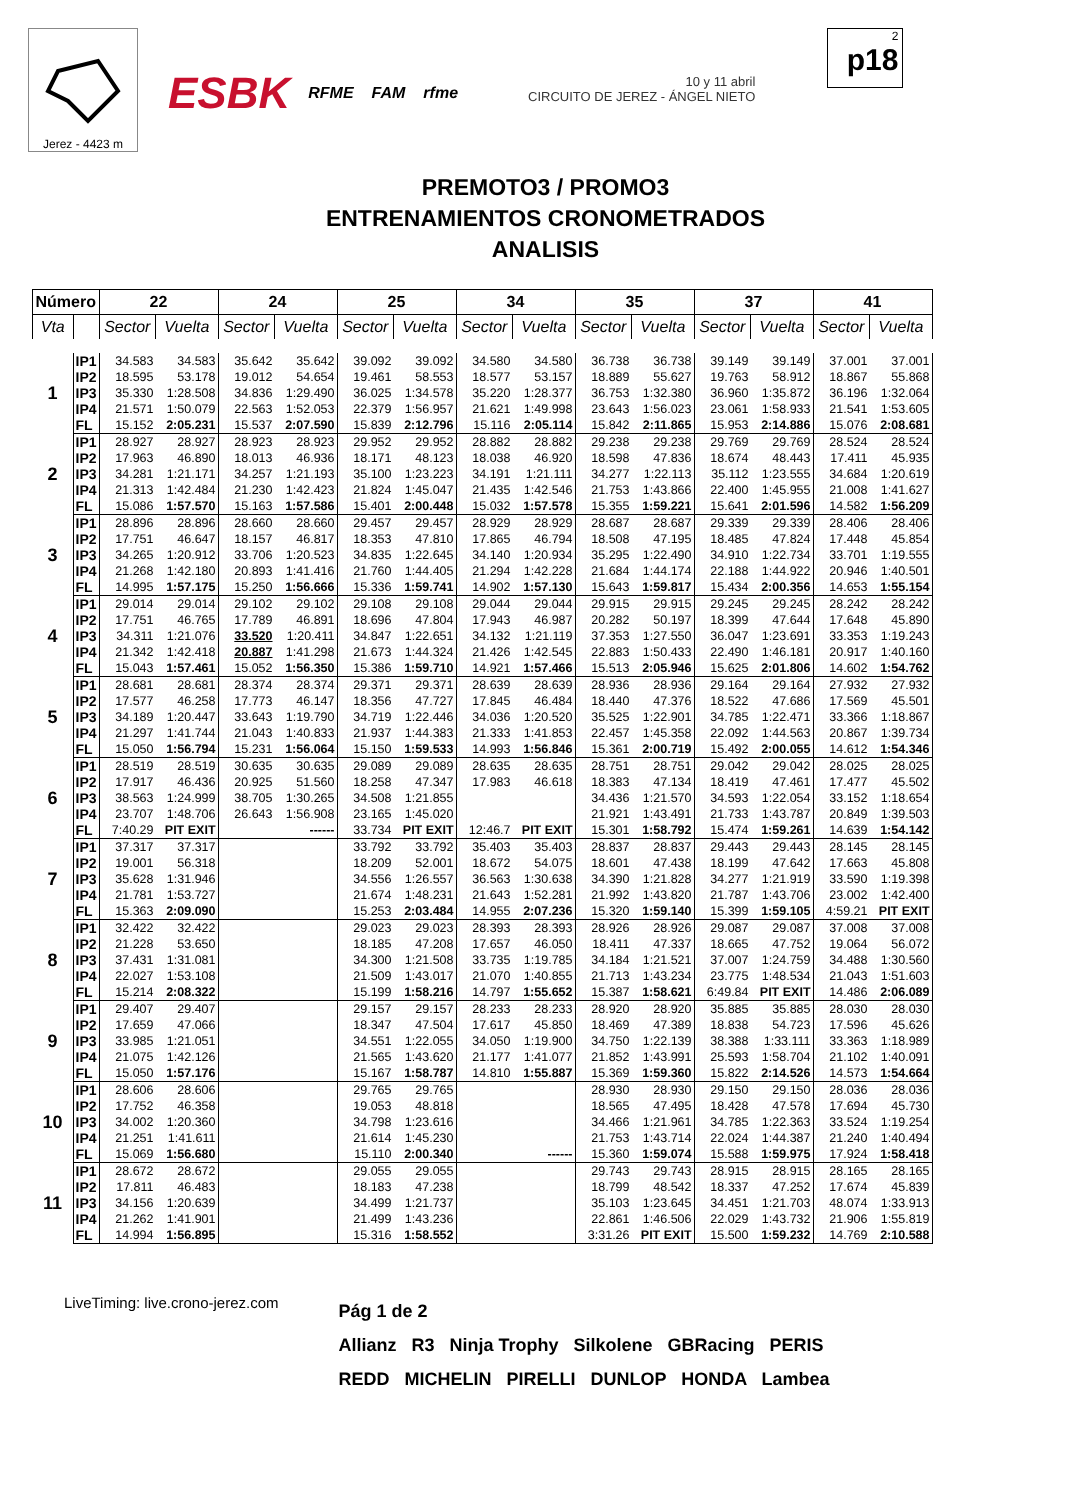Jerez - 4423 m
ESBK RFME FAM rfme
10 y 11 abril
CIRCUITO DE JEREZ - ÁNGEL NIETO
2
p18
PREMOTO3 / PROMO3
ENTRENAMIENTOS CRONOMETRADOS
ANALISIS
| Número | | 22 | | 24 | | 25 | | 34 | | 35 | | 37 | | 41 | |
| --- | --- | --- | --- | --- | --- | --- | --- | --- | --- | --- | --- | --- | --- | --- | --- |
| Vta | | Sector | Vuelta | Sector | Vuelta | Sector | Vuelta | Sector | Vuelta | Sector | Vuelta | Sector | Vuelta | Sector | Vuelta |
| 1 | IP1 | 34.583 | 34.583 | 35.642 | 35.642 | 39.092 | 39.092 | 34.580 | 34.580 | 36.738 | 36.738 | 39.149 | 39.149 | 37.001 | 37.001 |
| | IP2 | 18.595 | 53.178 | 19.012 | 54.654 | 19.461 | 58.553 | 18.577 | 53.157 | 18.889 | 55.627 | 19.763 | 58.912 | 18.867 | 55.868 |
| | IP3 | 35.330 | 1:28.508 | 34.836 | 1:29.490 | 36.025 | 1:34.578 | 35.220 | 1:28.377 | 36.753 | 1:32.380 | 36.960 | 1:35.872 | 36.196 | 1:32.064 |
| | IP4 | 21.571 | 1:50.079 | 22.563 | 1:52.053 | 22.379 | 1:56.957 | 21.621 | 1:49.998 | 23.643 | 1:56.023 | 23.061 | 1:58.933 | 21.541 | 1:53.605 |
| | FL | 15.152 | 2:05.231 | 15.537 | 2:07.590 | 15.839 | 2:12.796 | 15.116 | 2:05.114 | 15.842 | 2:11.865 | 15.953 | 2:14.886 | 15.076 | 2:08.681 |
| 2 | IP1 | 28.927 | 28.927 | 28.923 | 28.923 | 29.952 | 29.952 | 28.882 | 28.882 | 29.238 | 29.238 | 29.769 | 29.769 | 28.524 | 28.524 |
| | IP2 | 17.963 | 46.890 | 18.013 | 46.936 | 18.171 | 48.123 | 18.038 | 46.920 | 18.598 | 47.836 | 18.674 | 48.443 | 17.411 | 45.935 |
| | IP3 | 34.281 | 1:21.171 | 34.257 | 1:21.193 | 35.100 | 1:23.223 | 34.191 | 1:21.111 | 34.277 | 1:22.113 | 35.112 | 1:23.555 | 34.684 | 1:20.619 |
| | IP4 | 21.313 | 1:42.484 | 21.230 | 1:42.423 | 21.824 | 1:45.047 | 21.435 | 1:42.546 | 21.753 | 1:43.866 | 22.400 | 1:45.955 | 21.008 | 1:41.627 |
| | FL | 15.086 | 1:57.570 | 15.163 | 1:57.586 | 15.401 | 2:00.448 | 15.032 | 1:57.578 | 15.355 | 1:59.221 | 15.641 | 2:01.596 | 14.582 | 1:56.209 |
| 3 | IP1 | 28.896 | 28.896 | 28.660 | 28.660 | 29.457 | 29.457 | 28.929 | 28.929 | 28.687 | 28.687 | 29.339 | 29.339 | 28.406 | 28.406 |
| | IP2 | 17.751 | 46.647 | 18.157 | 46.817 | 18.353 | 47.810 | 17.865 | 46.794 | 18.508 | 47.195 | 18.485 | 47.824 | 17.448 | 45.854 |
| | IP3 | 34.265 | 1:20.912 | 33.706 | 1:20.523 | 34.835 | 1:22.645 | 34.140 | 1:20.934 | 35.295 | 1:22.490 | 34.910 | 1:22.734 | 33.701 | 1:19.555 |
| | IP4 | 21.268 | 1:42.180 | 20.893 | 1:41.416 | 21.760 | 1:44.405 | 21.294 | 1:42.228 | 21.684 | 1:44.174 | 22.188 | 1:44.922 | 20.946 | 1:40.501 |
| | FL | 14.995 | 1:57.175 | 15.250 | 1:56.666 | 15.336 | 1:59.741 | 14.902 | 1:57.130 | 15.643 | 1:59.817 | 15.434 | 2:00.356 | 14.653 | 1:55.154 |
| 4 | IP1 | 29.014 | 29.014 | 29.102 | 29.102 | 29.108 | 29.108 | 29.044 | 29.044 | 29.915 | 29.915 | 29.245 | 29.245 | 28.242 | 28.242 |
| | IP2 | 17.751 | 46.765 | 17.789 | 46.891 | 18.696 | 47.804 | 17.943 | 46.987 | 20.282 | 50.197 | 18.399 | 47.644 | 17.648 | 45.890 |
| | IP3 | 34.311 | 1:21.076 | 33.520 | 1:20.411 | 34.847 | 1:22.651 | 34.132 | 1:21.119 | 37.353 | 1:27.550 | 36.047 | 1:23.691 | 33.353 | 1:19.243 |
| | IP4 | 21.342 | 1:42.418 | 20.887 | 1:41.298 | 21.673 | 1:44.324 | 21.426 | 1:42.545 | 22.883 | 1:50.433 | 22.490 | 1:46.181 | 20.917 | 1:40.160 |
| | FL | 15.043 | 1:57.461 | 15.052 | 1:56.350 | 15.386 | 1:59.710 | 14.921 | 1:57.466 | 15.513 | 2:05.946 | 15.625 | 2:01.806 | 14.602 | 1:54.762 |
| 5 | IP1 | 28.681 | 28.681 | 28.374 | 28.374 | 29.371 | 29.371 | 28.639 | 28.639 | 28.936 | 28.936 | 29.164 | 29.164 | 27.932 | 27.932 |
| | IP2 | 17.577 | 46.258 | 17.773 | 46.147 | 18.356 | 47.727 | 17.845 | 46.484 | 18.440 | 47.376 | 18.522 | 47.686 | 17.569 | 45.501 |
| | IP3 | 34.189 | 1:20.447 | 33.643 | 1:19.790 | 34.719 | 1:22.446 | 34.036 | 1:20.520 | 35.525 | 1:22.901 | 34.785 | 1:22.471 | 33.366 | 1:18.867 |
| | IP4 | 21.297 | 1:41.744 | 21.043 | 1:40.833 | 21.937 | 1:44.383 | 21.333 | 1:41.853 | 22.457 | 1:45.358 | 22.092 | 1:44.563 | 20.867 | 1:39.734 |
| | FL | 15.050 | 1:56.794 | 15.231 | 1:56.064 | 15.150 | 1:59.533 | 14.993 | 1:56.846 | 15.361 | 2:00.719 | 15.492 | 2:00.055 | 14.612 | 1:54.346 |
| 6 | IP1 | 28.519 | 28.519 | 30.635 | 30.635 | 29.089 | 29.089 | 28.635 | 28.635 | 28.751 | 28.751 | 29.042 | 29.042 | 28.025 | 28.025 |
| | IP2 | 17.917 | 46.436 | 20.925 | 51.560 | 18.258 | 47.347 | 17.983 | 46.618 | 18.383 | 47.134 | 18.419 | 47.461 | 17.477 | 45.502 |
| | IP3 | 38.563 | 1:24.999 | 38.705 | 1:30.265 | 34.508 | 1:21.855 | | | 34.436 | 1:21.570 | 34.593 | 1:22.054 | 33.152 | 1:18.654 |
| | IP4 | 23.707 | 1:48.706 | 26.643 | 1:56.908 | 23.165 | 1:45.020 | | | 21.921 | 1:43.491 | 21.733 | 1:43.787 | 20.849 | 1:39.503 |
| | FL | 7:40.29 | PIT EXIT | | ------ | 33.734 | PIT EXIT | 12:46.7 | PIT EXIT | 15.301 | 1:58.792 | 15.474 | 1:59.261 | 14.639 | 1:54.142 |
| 7 | IP1 | 37.317 | 37.317 | | | 33.792 | 33.792 | 35.403 | 35.403 | 28.837 | 28.837 | 29.443 | 29.443 | 28.145 | 28.145 |
| | IP2 | 19.001 | 56.318 | | | 18.209 | 52.001 | 18.672 | 54.075 | 18.601 | 47.438 | 18.199 | 47.642 | 17.663 | 45.808 |
| | IP3 | 35.628 | 1:31.946 | | | 34.556 | 1:26.557 | 36.563 | 1:30.638 | 34.390 | 1:21.828 | 34.277 | 1:21.919 | 33.590 | 1:19.398 |
| | IP4 | 21.781 | 1:53.727 | | | 21.674 | 1:48.231 | 21.643 | 1:52.281 | 21.992 | 1:43.820 | 21.787 | 1:43.706 | 23.002 | 1:42.400 |
| | FL | 15.363 | 2:09.090 | | | 15.253 | 2:03.484 | 14.955 | 2:07.236 | 15.320 | 1:59.140 | 15.399 | 1:59.105 | 4:59.21 | PIT EXIT |
| 8 | IP1 | 32.422 | 32.422 | | | 29.023 | 29.023 | 28.393 | 28.393 | 28.926 | 28.926 | 29.087 | 29.087 | 37.008 | 37.008 |
| | IP2 | 21.228 | 53.650 | | | 18.185 | 47.208 | 17.657 | 46.050 | 18.411 | 47.337 | 18.665 | 47.752 | 19.064 | 56.072 |
| | IP3 | 37.431 | 1:31.081 | | | 34.300 | 1:21.508 | 33.735 | 1:19.785 | 34.184 | 1:21.521 | 37.007 | 1:24.759 | 34.488 | 1:30.560 |
| | IP4 | 22.027 | 1:53.108 | | | 21.509 | 1:43.017 | 21.070 | 1:40.855 | 21.713 | 1:43.234 | 23.775 | 1:48.534 | 21.043 | 1:51.603 |
| | FL | 15.214 | 2:08.322 | | | 15.199 | 1:58.216 | 14.797 | 1:55.652 | 15.387 | 1:58.621 | 6:49.84 | PIT EXIT | 14.486 | 2:06.089 |
| 9 | IP1 | 29.407 | 29.407 | | | 29.157 | 29.157 | 28.233 | 28.233 | 28.920 | 28.920 | 35.885 | 35.885 | 28.030 | 28.030 |
| | IP2 | 17.659 | 47.066 | | | 18.347 | 47.504 | 17.617 | 45.850 | 18.469 | 47.389 | 18.838 | 54.723 | 17.596 | 45.626 |
| | IP3 | 33.985 | 1:21.051 | | | 34.551 | 1:22.055 | 34.050 | 1:19.900 | 34.750 | 1:22.139 | 38.388 | 1:33.111 | 33.363 | 1:18.989 |
| | IP4 | 21.075 | 1:42.126 | | | 21.565 | 1:43.620 | 21.177 | 1:41.077 | 21.852 | 1:43.991 | 25.593 | 1:58.704 | 21.102 | 1:40.091 |
| | FL | 15.050 | 1:57.176 | | | 15.167 | 1:58.787 | 14.810 | 1:55.887 | 15.369 | 1:59.360 | 15.822 | 2:14.526 | 14.573 | 1:54.664 |
| 10 | IP1 | 28.606 | 28.606 | | | 29.765 | 29.765 | | | 28.930 | 28.930 | 29.150 | 29.150 | 28.036 | 28.036 |
| | IP2 | 17.752 | 46.358 | | | 19.053 | 48.818 | | | 18.565 | 47.495 | 18.428 | 47.578 | 17.694 | 45.730 |
| | IP3 | 34.002 | 1:20.360 | | | 34.798 | 1:23.616 | | | 34.466 | 1:21.961 | 34.785 | 1:22.363 | 33.524 | 1:19.254 |
| | IP4 | 21.251 | 1:41.611 | | | 21.614 | 1:45.230 | | | 21.753 | 1:43.714 | 22.024 | 1:44.387 | 21.240 | 1:40.494 |
| | FL | 15.069 | 1:56.680 | | | 15.110 | 2:00.340 | | ------ | 15.360 | 1:59.074 | 15.588 | 1:59.975 | 17.924 | 1:58.418 |
| 11 | IP1 | 28.672 | 28.672 | | | 29.055 | 29.055 | | | 29.743 | 29.743 | 28.915 | 28.915 | 28.165 | 28.165 |
| | IP2 | 17.811 | 46.483 | | | 18.183 | 47.238 | | | 18.799 | 48.542 | 18.337 | 47.252 | 17.674 | 45.839 |
| | IP3 | 34.156 | 1:20.639 | | | 34.499 | 1:21.737 | | | 35.103 | 1:23.645 | 34.451 | 1:21.703 | 48.074 | 1:33.913 |
| | IP4 | 21.262 | 1:41.901 | | | 21.499 | 1:43.236 | | | 22.861 | 1:46.506 | 22.029 | 1:43.732 | 21.906 | 1:55.819 |
| | FL | 14.994 | 1:56.895 | | | 15.316 | 1:58.552 | | | 3:31.26 | PIT EXIT | 15.500 | 1:59.232 | 14.769 | 2:10.588 |
LiveTiming: live.crono-jerez.com
Pág 1 de 2
Allianz R3 Ninja Trophy Silkolene GBRacing PERIS
REDD MICHELIN PIRELLI DUNLOP HONDA Lambea